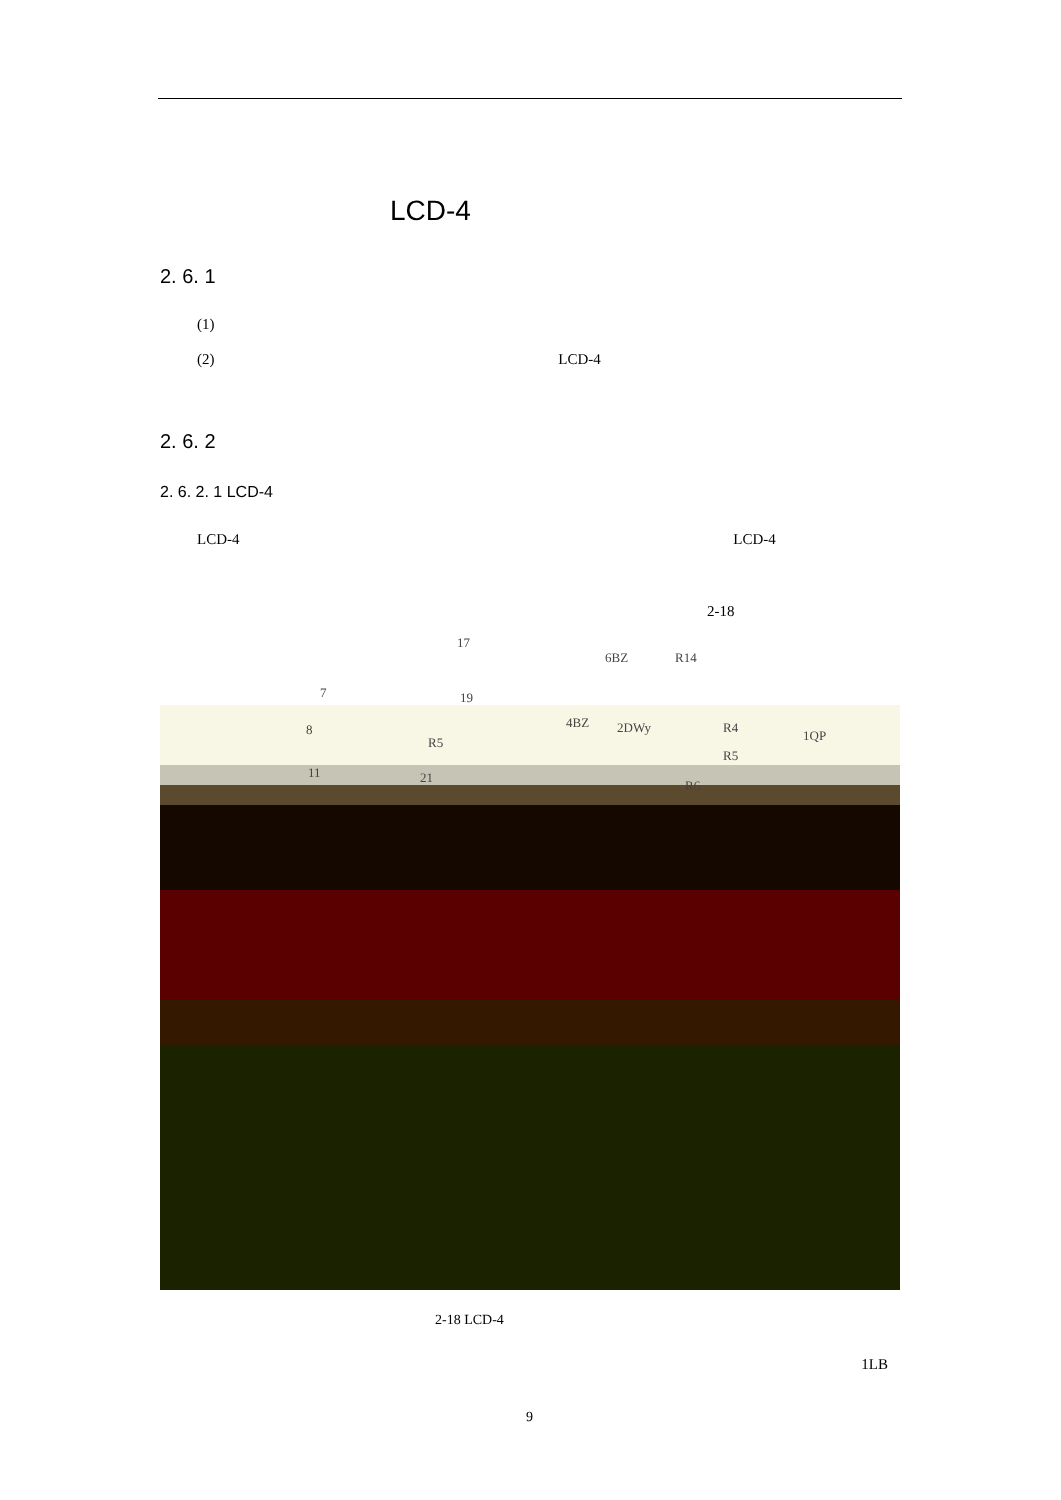LCD-4
2. 6. 1
(1)
(2) LCD-4
2. 6. 2
2. 6. 2. 1 LCD-4
LCD-4 LCD-4
2-18
17
6BZ R14
7 19
4BZ 2DWy R4
1QP 8
R5
R5
11 21
R6
2-18 LCD-4
1LB
9